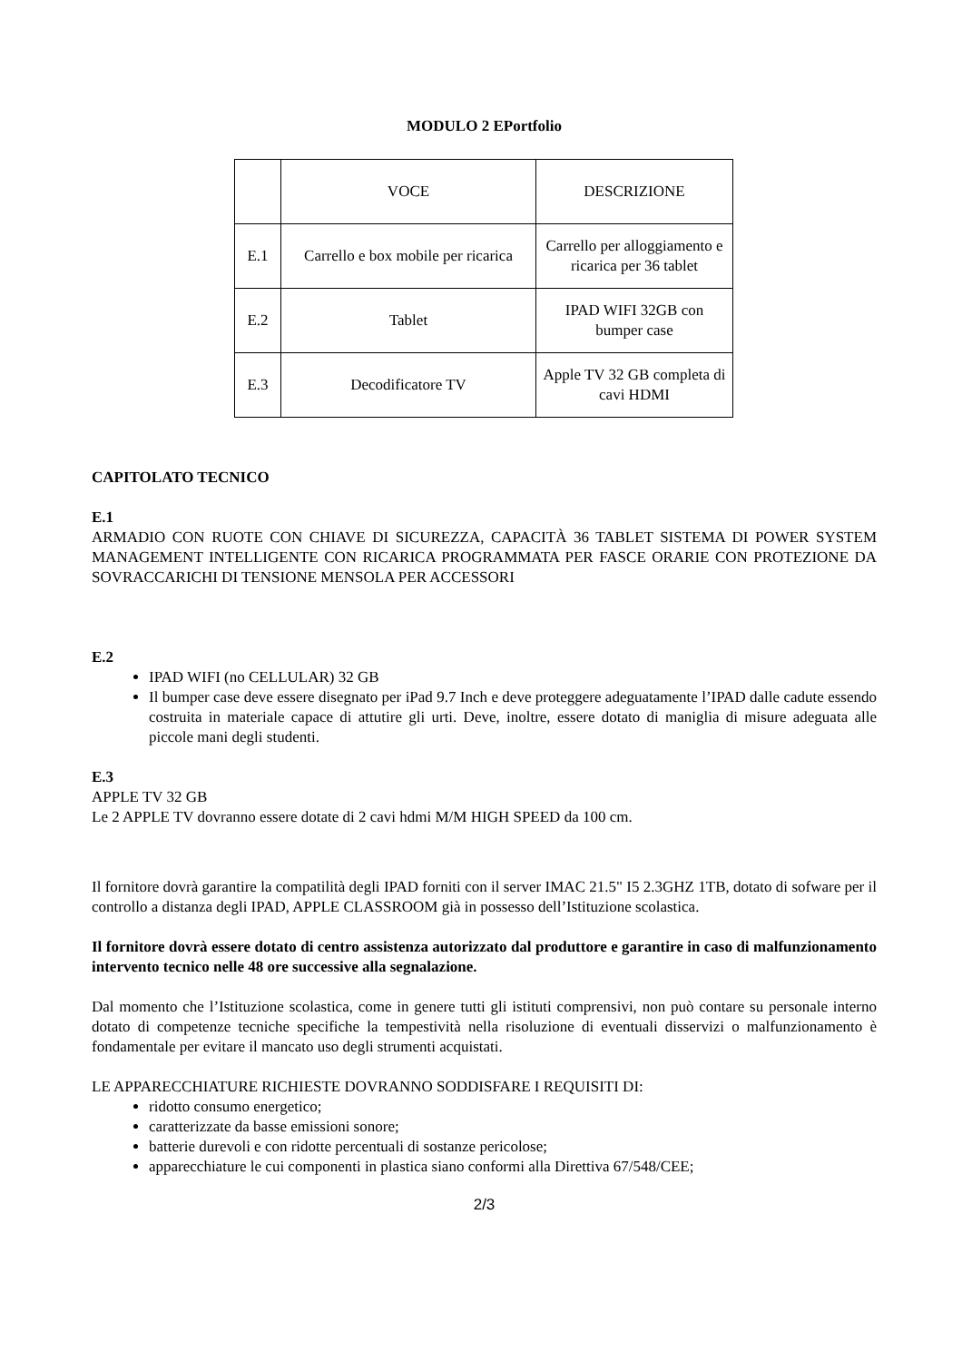MODULO 2 EPortfolio
| | VOCE | DESCRIZIONE |
| E.1 | Carrello e box mobile per ricarica | Carrello per alloggiamento e ricarica per 36 tablet |
| E.2 | Tablet | IPAD WIFI 32GB con bumper case |
| E.3 | Decodificatore TV | Apple TV 32 GB completa di cavi HDMI |
CAPITOLATO TECNICO
E.1
ARMADIO CON RUOTE CON CHIAVE DI SICUREZZA, CAPACITÀ 36 TABLET SISTEMA DI POWER SYSTEM MANAGEMENT INTELLIGENTE CON RICARICA PROGRAMMATA PER FASCE ORARIE CON PROTEZIONE DA SOVRACCARICHI DI TENSIONE MENSOLA PER ACCESSORI
E.2
IPAD WIFI (no CELLULAR) 32 GB
Il bumper case deve essere disegnato per iPad 9.7 Inch e deve proteggere adeguatamente l’IPAD dalle cadute essendo costruita in materiale capace di attutire gli urti. Deve, inoltre, essere dotato di maniglia di misure adeguata alle piccole mani degli studenti.
E.3
APPLE TV 32 GB
Le 2 APPLE TV dovranno essere dotate di 2 cavi hdmi M/M HIGH SPEED da 100 cm.
Il fornitore dovrà garantire la compatilità degli IPAD forniti con il server IMAC 21.5" I5 2.3GHZ 1TB, dotato di sofware per il controllo a distanza degli IPAD, APPLE CLASSROOM già in possesso dell’Istituzione scolastica.
Il fornitore dovrà essere dotato di centro assistenza autorizzato dal produttore e garantire in caso di malfunzionamento intervento tecnico nelle 48 ore successive alla segnalazione.
Dal momento che l’Istituzione scolastica, come in genere tutti gli istituti comprensivi, non può contare su personale interno dotato di competenze tecniche specifiche la tempestività nella risoluzione di eventuali disservizi o malfunzionamento è fondamentale per evitare il mancato uso degli strumenti acquistati.
LE APPARECCHIATURE RICHIESTE DOVRANNO SODDISFARE I REQUISITI DI:
ridotto consumo energetico;
caratterizzate da basse emissioni sonore;
batterie durevoli e con ridotte percentuali di sostanze pericolose;
apparecchiature le cui componenti in plastica siano conformi alla Direttiva 67/548/CEE;
2/3